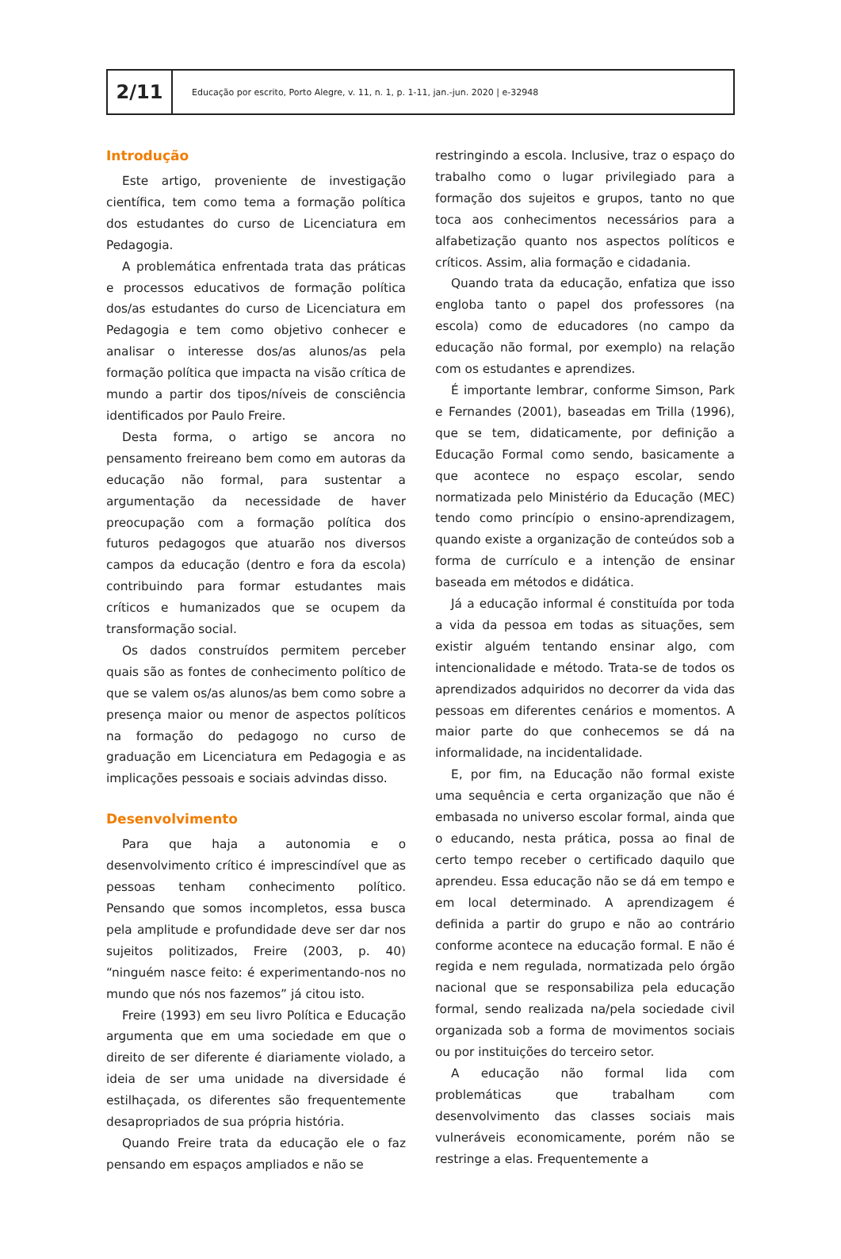2/11
Educação por escrito, Porto Alegre, v. 11, n. 1, p. 1-11, jan.-jun. 2020 | e-32948
Introdução
Este artigo, proveniente de investigação científica, tem como tema a formação política dos estudantes do curso de Licenciatura em Pedagogia.
A problemática enfrentada trata das práticas e processos educativos de formação política dos/as estudantes do curso de Licenciatura em Pedagogia e tem como objetivo conhecer e analisar o interesse dos/as alunos/as pela formação política que impacta na visão crítica de mundo a partir dos tipos/níveis de consciência identificados por Paulo Freire.
Desta forma, o artigo se ancora no pensamento freireano bem como em autoras da educação não formal, para sustentar a argumentação da necessidade de haver preocupação com a formação política dos futuros pedagogos que atuarão nos diversos campos da educação (dentro e fora da escola) contribuindo para formar estudantes mais críticos e humanizados que se ocupem da transformação social.
Os dados construídos permitem perceber quais são as fontes de conhecimento político de que se valem os/as alunos/as bem como sobre a presença maior ou menor de aspectos políticos na formação do pedagogo no curso de graduação em Licenciatura em Pedagogia e as implicações pessoais e sociais advindas disso.
Desenvolvimento
Para que haja a autonomia e o desenvolvimento crítico é imprescindível que as pessoas tenham conhecimento político. Pensando que somos incompletos, essa busca pela amplitude e profundidade deve ser dar nos sujeitos politizados, Freire (2003, p. 40) “ninguém nasce feito: é experimentando-nos no mundo que nós nos fazemos” já citou isto.
Freire (1993) em seu livro Política e Educação argumenta que em uma sociedade em que o direito de ser diferente é diariamente violado, a ideia de ser uma unidade na diversidade é estilhaçada, os diferentes são frequentemente desapropriados de sua própria história.
Quando Freire trata da educação ele o faz pensando em espaços ampliados e não se
restringindo a escola. Inclusive, traz o espaço do trabalho como o lugar privilegiado para a formação dos sujeitos e grupos, tanto no que toca aos conhecimentos necessários para a alfabetização quanto nos aspectos políticos e críticos. Assim, alia formação e cidadania.
Quando trata da educação, enfatiza que isso engloba tanto o papel dos professores (na escola) como de educadores (no campo da educação não formal, por exemplo) na relação com os estudantes e aprendizes.
É importante lembrar, conforme Simson, Park e Fernandes (2001), baseadas em Trilla (1996), que se tem, didaticamente, por definição a Educação Formal como sendo, basicamente a que acontece no espaço escolar, sendo normatizada pelo Ministério da Educação (MEC) tendo como princípio o ensino-aprendizagem, quando existe a organização de conteúdos sob a forma de currículo e a intenção de ensinar baseada em métodos e didática.
Já a educação informal é constituída por toda a vida da pessoa em todas as situações, sem existir alguém tentando ensinar algo, com intencionalidade e método. Trata-se de todos os aprendizados adquiridos no decorrer da vida das pessoas em diferentes cenários e momentos. A maior parte do que conhecemos se dá na informalidade, na incidentalidade.
E, por fim, na Educação não formal existe uma sequência e certa organização que não é embasada no universo escolar formal, ainda que o educando, nesta prática, possa ao final de certo tempo receber o certificado daquilo que aprendeu. Essa educação não se dá em tempo e em local determinado. A aprendizagem é definida a partir do grupo e não ao contrário conforme acontece na educação formal. E não é regida e nem regulada, normatizada pelo órgão nacional que se responsabiliza pela educação formal, sendo realizada na/pela sociedade civil organizada sob a forma de movimentos sociais ou por instituições do terceiro setor.
A educação não formal lida com problemáticas que trabalham com desenvolvimento das classes sociais mais vulneráveis economicamente, porém não se restringe a elas. Frequentemente a